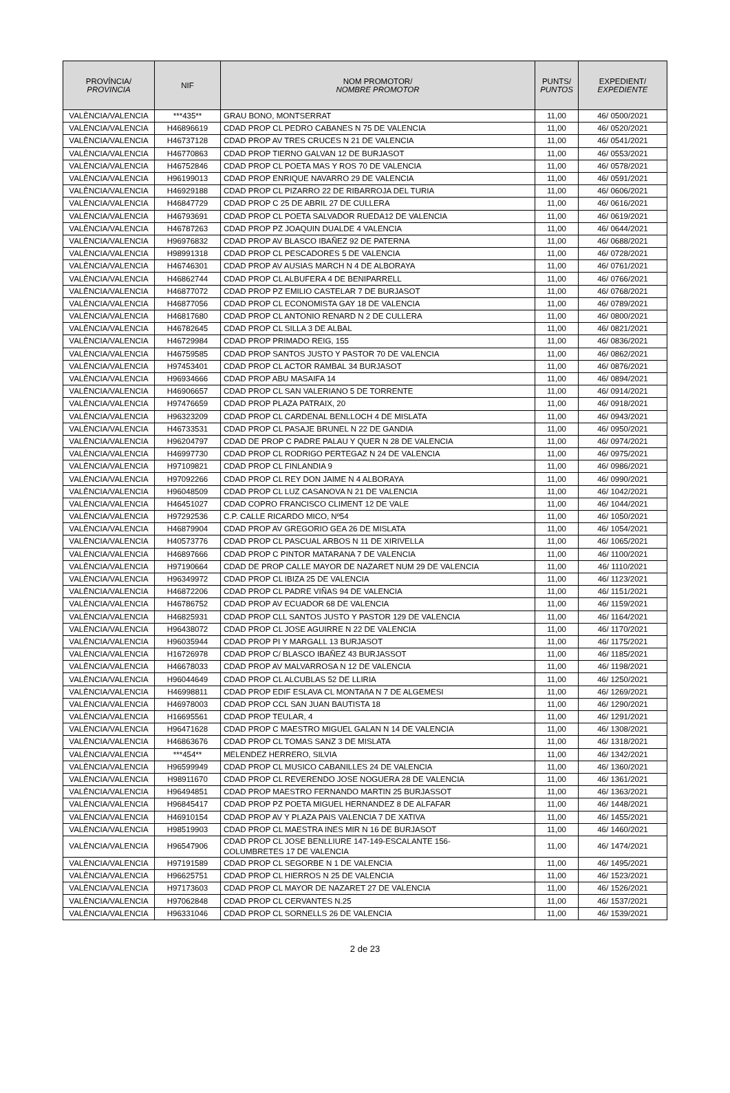| PROVÍNCIA/ PROVINCIA | NIF | NOM PROMOTOR/ NOMBRE PROMOTOR | PUNTS/ PUNTOS | EXPEDIENT/ EXPEDIENTE |
| --- | --- | --- | --- | --- |
| VALÈNCIA/VALENCIA | ***435** | GRAU BONO, MONTSERRAT | 11,00 | 46/ 0500/2021 |
| VALÈNCIA/VALENCIA | H46896619 | CDAD PROP CL PEDRO CABANES N 75 DE VALENCIA | 11,00 | 46/ 0520/2021 |
| VALÈNCIA/VALENCIA | H46737128 | CDAD PROP AV TRES CRUCES N 21 DE VALENCIA | 11,00 | 46/ 0541/2021 |
| VALÈNCIA/VALENCIA | H46770863 | CDAD PROP TIERNO GALVAN 12 DE BURJASOT | 11,00 | 46/ 0553/2021 |
| VALÈNCIA/VALENCIA | H46752846 | CDAD PROP CL POETA MAS Y ROS 70 DE VALENCIA | 11,00 | 46/ 0578/2021 |
| VALÈNCIA/VALENCIA | H96199013 | CDAD PROP ENRIQUE NAVARRO 29 DE VALENCIA | 11,00 | 46/ 0591/2021 |
| VALÈNCIA/VALENCIA | H46929188 | CDAD PROP CL PIZARRO 22 DE RIBARROJA DEL TURIA | 11,00 | 46/ 0606/2021 |
| VALÈNCIA/VALENCIA | H46847729 | CDAD PROP C 25 DE ABRIL 27 DE CULLERA | 11,00 | 46/ 0616/2021 |
| VALÈNCIA/VALENCIA | H46793691 | CDAD PROP CL POETA SALVADOR RUEDA12 DE VALENCIA | 11,00 | 46/ 0619/2021 |
| VALÈNCIA/VALENCIA | H46787263 | CDAD PROP PZ JOAQUIN DUALDE 4 VALENCIA | 11,00 | 46/ 0644/2021 |
| VALÈNCIA/VALENCIA | H96976832 | CDAD PROP AV BLASCO IBAÑEZ 92 DE PATERNA | 11,00 | 46/ 0688/2021 |
| VALÈNCIA/VALENCIA | H98991318 | CDAD PROP CL PESCADORES 5 DE VALENCIA | 11,00 | 46/ 0728/2021 |
| VALÈNCIA/VALENCIA | H46746301 | CDAD PROP AV AUSIAS MARCH N 4 DE ALBORAYA | 11,00 | 46/ 0761/2021 |
| VALÈNCIA/VALENCIA | H46862744 | CDAD PROP CL ALBUFERA 4 DE BENIPARRELL | 11,00 | 46/ 0766/2021 |
| VALÈNCIA/VALENCIA | H46877072 | CDAD PROP PZ EMILIO CASTELAR 7 DE BURJASOT | 11,00 | 46/ 0768/2021 |
| VALÈNCIA/VALENCIA | H46877056 | CDAD PROP CL ECONOMISTA GAY 18 DE VALENCIA | 11,00 | 46/ 0789/2021 |
| VALÈNCIA/VALENCIA | H46817680 | CDAD PROP CL ANTONIO RENARD N 2 DE CULLERA | 11,00 | 46/ 0800/2021 |
| VALÈNCIA/VALENCIA | H46782645 | CDAD PROP CL SILLA 3 DE ALBAL | 11,00 | 46/ 0821/2021 |
| VALÈNCIA/VALENCIA | H46729984 | CDAD PROP PRIMADO REIG, 155 | 11,00 | 46/ 0836/2021 |
| VALÈNCIA/VALENCIA | H46759585 | CDAD PROP SANTOS JUSTO Y PASTOR 70 DE VALENCIA | 11,00 | 46/ 0862/2021 |
| VALÈNCIA/VALENCIA | H97453401 | CDAD PROP CL ACTOR RAMBAL 34 BURJASOT | 11,00 | 46/ 0876/2021 |
| VALÈNCIA/VALENCIA | H96934666 | CDAD PROP ABU MASAIFA 14 | 11,00 | 46/ 0894/2021 |
| VALÈNCIA/VALENCIA | H46906657 | CDAD PROP CL SAN VALERIANO 5 DE TORRENTE | 11,00 | 46/ 0914/2021 |
| VALÈNCIA/VALENCIA | H97476659 | CDAD PROP PLAZA PATRAIX, 20 | 11,00 | 46/ 0918/2021 |
| VALÈNCIA/VALENCIA | H96323209 | CDAD PROP CL CARDENAL BENLLOCH 4 DE MISLATA | 11,00 | 46/ 0943/2021 |
| VALÈNCIA/VALENCIA | H46733531 | CDAD PROP CL PASAJE BRUNEL N 22 DE GANDIA | 11,00 | 46/ 0950/2021 |
| VALÈNCIA/VALENCIA | H96204797 | CDAD DE PROP C PADRE PALAU Y QUER N 28 DE VALENCIA | 11,00 | 46/ 0974/2021 |
| VALÈNCIA/VALENCIA | H46997730 | CDAD PROP CL RODRIGO PERTEGAZ N 24 DE VALENCIA | 11,00 | 46/ 0975/2021 |
| VALÈNCIA/VALENCIA | H97109821 | CDAD PROP CL FINLANDIA 9 | 11,00 | 46/ 0986/2021 |
| VALÈNCIA/VALENCIA | H97092266 | CDAD PROP CL REY DON JAIME N 4 ALBORAYA | 11,00 | 46/ 0990/2021 |
| VALÈNCIA/VALENCIA | H96048509 | CDAD PROP CL LUZ CASANOVA N 21 DE VALENCIA | 11,00 | 46/ 1042/2021 |
| VALÈNCIA/VALENCIA | H46451027 | CDAD COPRO FRANCISCO CLIMENT 12 DE VALE | 11,00 | 46/ 1044/2021 |
| VALÈNCIA/VALENCIA | H97292536 | C.P. CALLE RICARDO MICO, Nº54 | 11,00 | 46/ 1050/2021 |
| VALÈNCIA/VALENCIA | H46879904 | CDAD PROP AV GREGORIO GEA 26 DE MISLATA | 11,00 | 46/ 1054/2021 |
| VALÈNCIA/VALENCIA | H40573776 | CDAD PROP CL PASCUAL ARBOS N 11 DE XIRIVELLA | 11,00 | 46/ 1065/2021 |
| VALÈNCIA/VALENCIA | H46897666 | CDAD PROP C PINTOR MATARANA 7 DE VALENCIA | 11,00 | 46/ 1100/2021 |
| VALÈNCIA/VALENCIA | H97190664 | CDAD DE PROP CALLE MAYOR DE NAZARET NUM 29 DE VALENCIA | 11,00 | 46/ 1110/2021 |
| VALÈNCIA/VALENCIA | H96349972 | CDAD PROP CL IBIZA 25 DE VALENCIA | 11,00 | 46/ 1123/2021 |
| VALÈNCIA/VALENCIA | H46872206 | CDAD PROP CL PADRE VIÑAS 94 DE VALENCIA | 11,00 | 46/ 1151/2021 |
| VALÈNCIA/VALENCIA | H46786752 | CDAD PROP AV ECUADOR 68 DE VALENCIA | 11,00 | 46/ 1159/2021 |
| VALÈNCIA/VALENCIA | H46825931 | CDAD PROP CLL SANTOS JUSTO Y PASTOR 129 DE VALENCIA | 11,00 | 46/ 1164/2021 |
| VALÈNCIA/VALENCIA | H96438072 | CDAD PROP CL JOSE AGUIRRE N 22 DE VALENCIA | 11,00 | 46/ 1170/2021 |
| VALÈNCIA/VALENCIA | H96035944 | CDAD PROP PI Y MARGALL 13 BURJASOT | 11,00 | 46/ 1175/2021 |
| VALÈNCIA/VALENCIA | H16726978 | CDAD PROP C/ BLASCO IBAÑEZ 43 BURJASSOT | 11,00 | 46/ 1185/2021 |
| VALÈNCIA/VALENCIA | H46678033 | CDAD PROP AV MALVARROSA N 12 DE VALENCIA | 11,00 | 46/ 1198/2021 |
| VALÈNCIA/VALENCIA | H96044649 | CDAD PROP CL ALCUBLAS 52 DE LLIRIA | 11,00 | 46/ 1250/2021 |
| VALÈNCIA/VALENCIA | H46998811 | CDAD PROP EDIF ESLAVA CL MONTAñA N 7 DE ALGEMESI | 11,00 | 46/ 1269/2021 |
| VALÈNCIA/VALENCIA | H46978003 | CDAD PROP CCL SAN JUAN BAUTISTA 18 | 11,00 | 46/ 1290/2021 |
| VALÈNCIA/VALENCIA | H16695561 | CDAD PROP TEULAR, 4 | 11,00 | 46/ 1291/2021 |
| VALÈNCIA/VALENCIA | H96471628 | CDAD PROP C MAESTRO MIGUEL GALAN N 14 DE VALENCIA | 11,00 | 46/ 1308/2021 |
| VALÈNCIA/VALENCIA | H46863676 | CDAD PROP CL TOMAS SANZ 3 DE MISLATA | 11,00 | 46/ 1318/2021 |
| VALÈNCIA/VALENCIA | ***454** | MELENDEZ HERRERO, SILVIA | 11,00 | 46/ 1342/2021 |
| VALÈNCIA/VALENCIA | H96599949 | CDAD PROP CL MUSICO CABANILLES 24 DE VALENCIA | 11,00 | 46/ 1360/2021 |
| VALÈNCIA/VALENCIA | H98911670 | CDAD PROP CL REVERENDO JOSE NOGUERA 28 DE VALENCIA | 11,00 | 46/ 1361/2021 |
| VALÈNCIA/VALENCIA | H96494851 | CDAD PROP MAESTRO FERNANDO MARTIN 25 BURJASSOT | 11,00 | 46/ 1363/2021 |
| VALÈNCIA/VALENCIA | H96845417 | CDAD PROP PZ POETA MIGUEL HERNANDEZ 8 DE ALFAFAR | 11,00 | 46/ 1448/2021 |
| VALÈNCIA/VALENCIA | H46910154 | CDAD PROP AV Y PLAZA PAIS VALENCIA 7 DE XATIVA | 11,00 | 46/ 1455/2021 |
| VALÈNCIA/VALENCIA | H98519903 | CDAD PROP CL MAESTRA INES MIR N 16 DE BURJASOT | 11,00 | 46/ 1460/2021 |
| VALÈNCIA/VALENCIA | H96547906 | CDAD PROP CL JOSE BENLLIURE 147-149-ESCALANTE 156- COLUMBRETES 17 DE VALENCIA | 11,00 | 46/ 1474/2021 |
| VALÈNCIA/VALENCIA | H97191589 | CDAD PROP CL SEGORBE N 1 DE VALENCIA | 11,00 | 46/ 1495/2021 |
| VALÈNCIA/VALENCIA | H96625751 | CDAD PROP CL HIERROS N 25 DE VALENCIA | 11,00 | 46/ 1523/2021 |
| VALÈNCIA/VALENCIA | H97173603 | CDAD PROP CL MAYOR DE NAZARET 27 DE VALENCIA | 11,00 | 46/ 1526/2021 |
| VALÈNCIA/VALENCIA | H97062848 | CDAD PROP CL CERVANTES N.25 | 11,00 | 46/ 1537/2021 |
| VALÈNCIA/VALENCIA | H96331046 | CDAD PROP CL SORNELLS 26 DE VALENCIA | 11,00 | 46/ 1539/2021 |
2 de 23